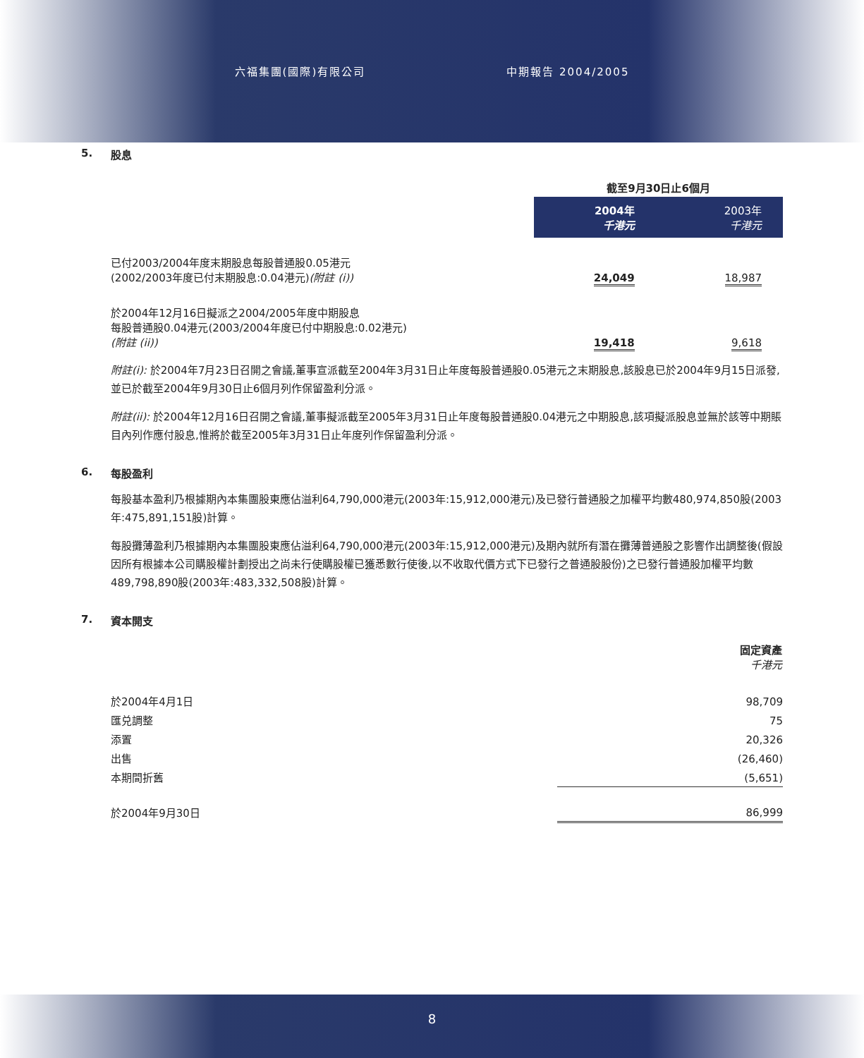六福集團(國際)有限公司 中期報告 2004/2005
5. 股息
| | 截至9月30日止6個月 | |
| | 2004年 千港元 | 2003年 千港元 |
| 已付2003/2004年度末期股息每股普通股0.05港元 (2002/2003年度已付末期股息:0.04港元) (附註 (i)) | 24,049 | 18,987 |
| 於2004年12月16日擬派之2004/2005年度中期股息 每股普通股0.04港元(2003/2004年度已付中期股息:0.02港元) (附註 (ii)) | 19,418 | 9,618 |
附註(i): 於2004年7月23日召開之會議,董事宣派截至2004年3月31日止年度每股普通股0.05港元之末期股息,該股息已於2004年9月15日派發,並已於截至2004年9月30日止6個月列作保留盈利分派。
附註(ii): 於2004年12月16日召開之會議,董事擬派截至2005年3月31日止年度每股普通股0.04港元之中期股息,該項擬派股息並無於該等中期賬目內列作應付股息,惟將於截至2005年3月31日止年度列作保留盈利分派。
6. 每股盈利
每股基本盈利乃根據期內本集團股東應佔溢利64,790,000港元(2003年:15,912,000港元)及已發行普通股之加權平均數480,974,850股(2003年:475,891,151股)計算。
每股攤薄盈利乃根據期內本集團股東應佔溢利64,790,000港元(2003年:15,912,000港元)及期內就所有潛在攤薄普通股之影響作出調整後(假設因所有根據本公司購股權計劃授出之尚未行使購股權已獲悉數行使後,以不收取代價方式下已發行之普通股股份)之已發行普通股加權平均數489,798,890股(2003年:483,332,508股)計算。
7. 資本開支
| | 固定資產 千港元 |
| 於2004年4月1日 | 98,709 |
| 匯兑調整 | 75 |
| 添置 | 20,326 |
| 出售 | (26,460) |
| 本期間折舊 | (5,651) |
| 於2004年9月30日 | 86,999 |
8